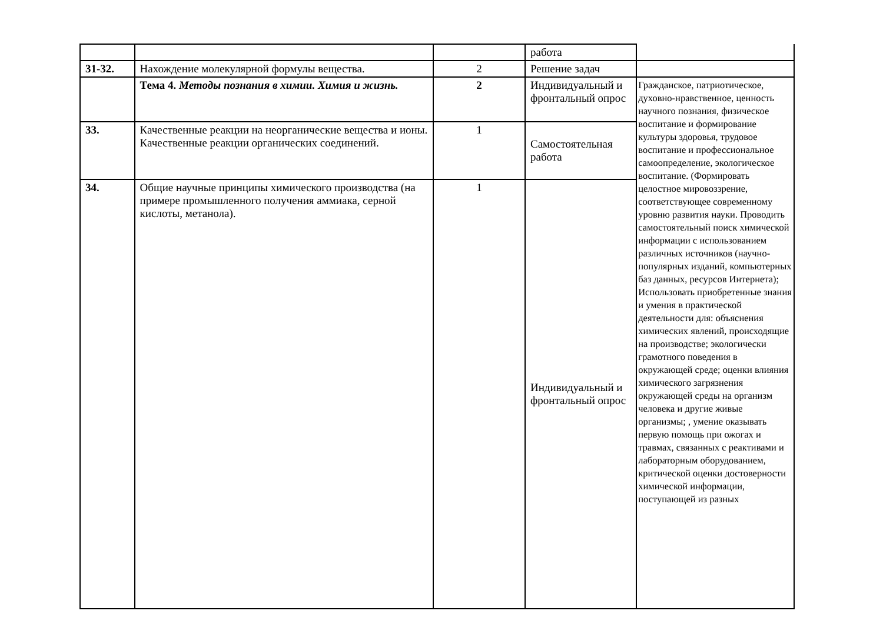| | | | работа | |
| 31-32. | Нахождение молекулярной формулы вещества. | 2 | Решение задач | |
| | Тема 4. Методы познания в химии. Химия и жизнь. | 2 | Индивидуальный и фронтальный опрос | Гражданское, патриотическое, духовно-нравственное, ценность научного познания, физическое воспитание и формирование культуры здоровья, трудовое воспитание и профессиональное самоопределение, экологическое воспитание. (Формировать целостное мировоззрение, соответствующее современному уровню развития науки. Проводить самостоятельный поиск химической информации с использованием различных источников (научно-популярных изданий, компьютерных баз данных, ресурсов Интернета); Использовать приобретенные знания и умения в практической деятельности для: объяснения химических явлений, происходящие на производстве; экологически грамотного поведения в окружающей среде; оценки влияния химического загрязнения окружающей среды на организм человека и другие живые организмы; , умение оказывать первую помощь при ожогах и травмах, связанных с реактивами и лабораторным оборудованием, критической оценки достоверности химической информации, поступающей из разных |
| 33. | Качественные реакции на неорганические вещества и ионы. Качественные реакции органических соединений. | 1 | Самостоятельная работа | |
| 34. | Общие научные принципы химического производства (на примере промышленного получения аммиака, серной кислоты, метанола). | 1 | Индивидуальный и фронтальный опрос | |